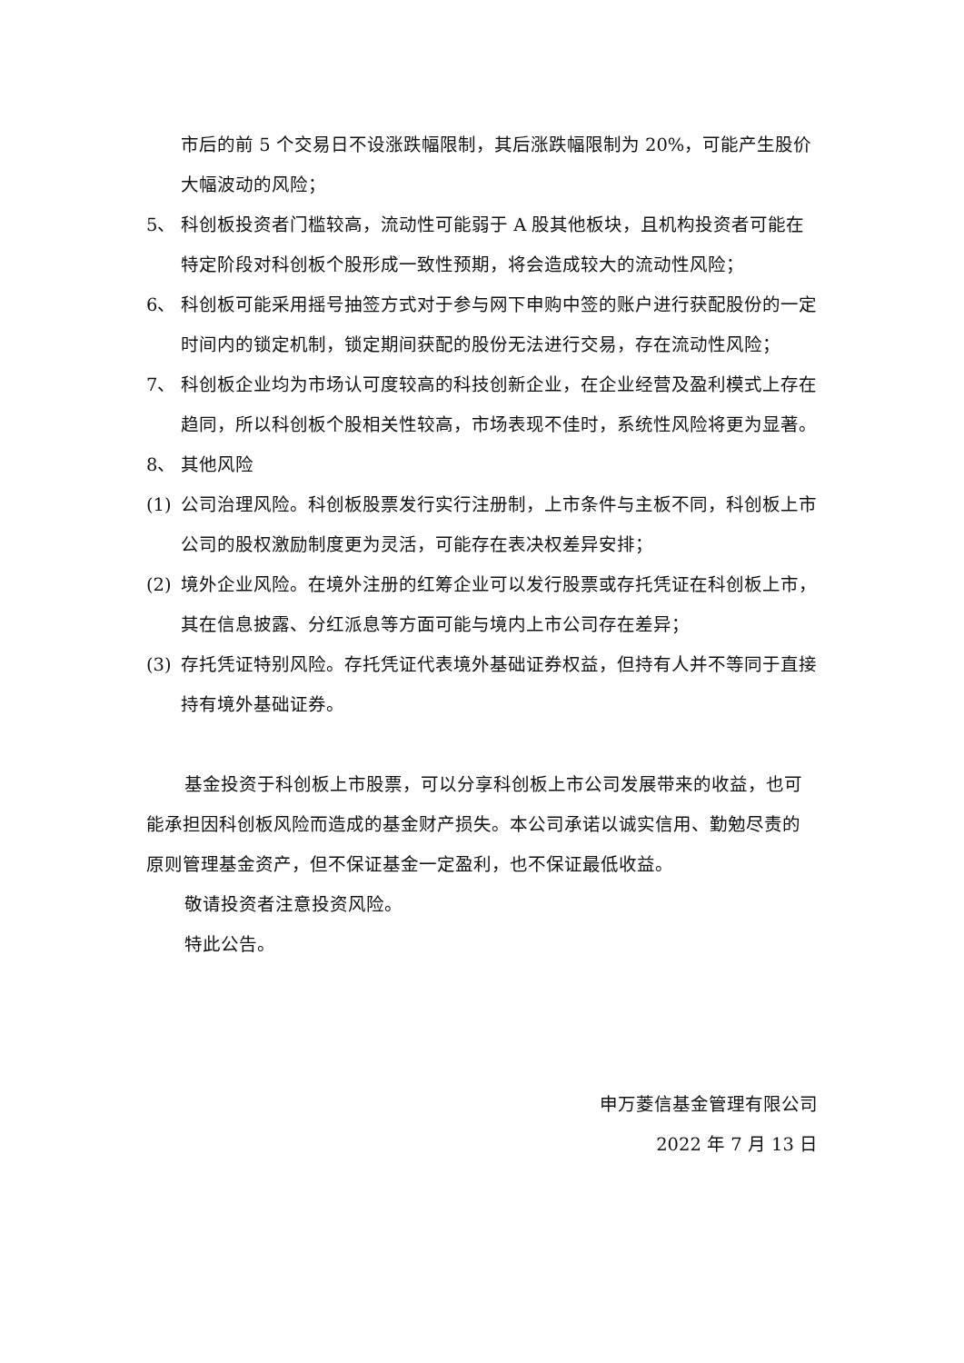市后的前 5 个交易日不设涨跌幅限制，其后涨跌幅限制为 20%，可能产生股价大幅波动的风险；
5、 科创板投资者门槛较高，流动性可能弱于 A 股其他板块，且机构投资者可能在特定阶段对科创板个股形成一致性预期，将会造成较大的流动性风险；
6、 科创板可能采用摇号抽签方式对于参与网下申购中签的账户进行获配股份的一定时间内的锁定机制，锁定期间获配的股份无法进行交易，存在流动性风险；
7、 科创板企业均为市场认可度较高的科技创新企业，在企业经营及盈利模式上存在趋同，所以科创板个股相关性较高，市场表现不佳时，系统性风险将更为显著。
8、 其他风险
(1) 公司治理风险。科创板股票发行实行注册制，上市条件与主板不同，科创板上市公司的股权激励制度更为灵活，可能存在表决权差异安排；
(2) 境外企业风险。在境外注册的红筹企业可以发行股票或存托凭证在科创板上市，其在信息披露、分红派息等方面可能与境内上市公司存在差异；
(3) 存托凭证特别风险。存托凭证代表境外基础证券权益，但持有人并不等同于直接持有境外基础证券。
基金投资于科创板上市股票，可以分享科创板上市公司发展带来的收益，也可能承担因科创板风险而造成的基金财产损失。本公司承诺以诚实信用、勤勉尽责的原则管理基金资产，但不保证基金一定盈利，也不保证最低收益。
敬请投资者注意投资风险。
特此公告。
申万菱信基金管理有限公司
2022 年 7 月 13 日